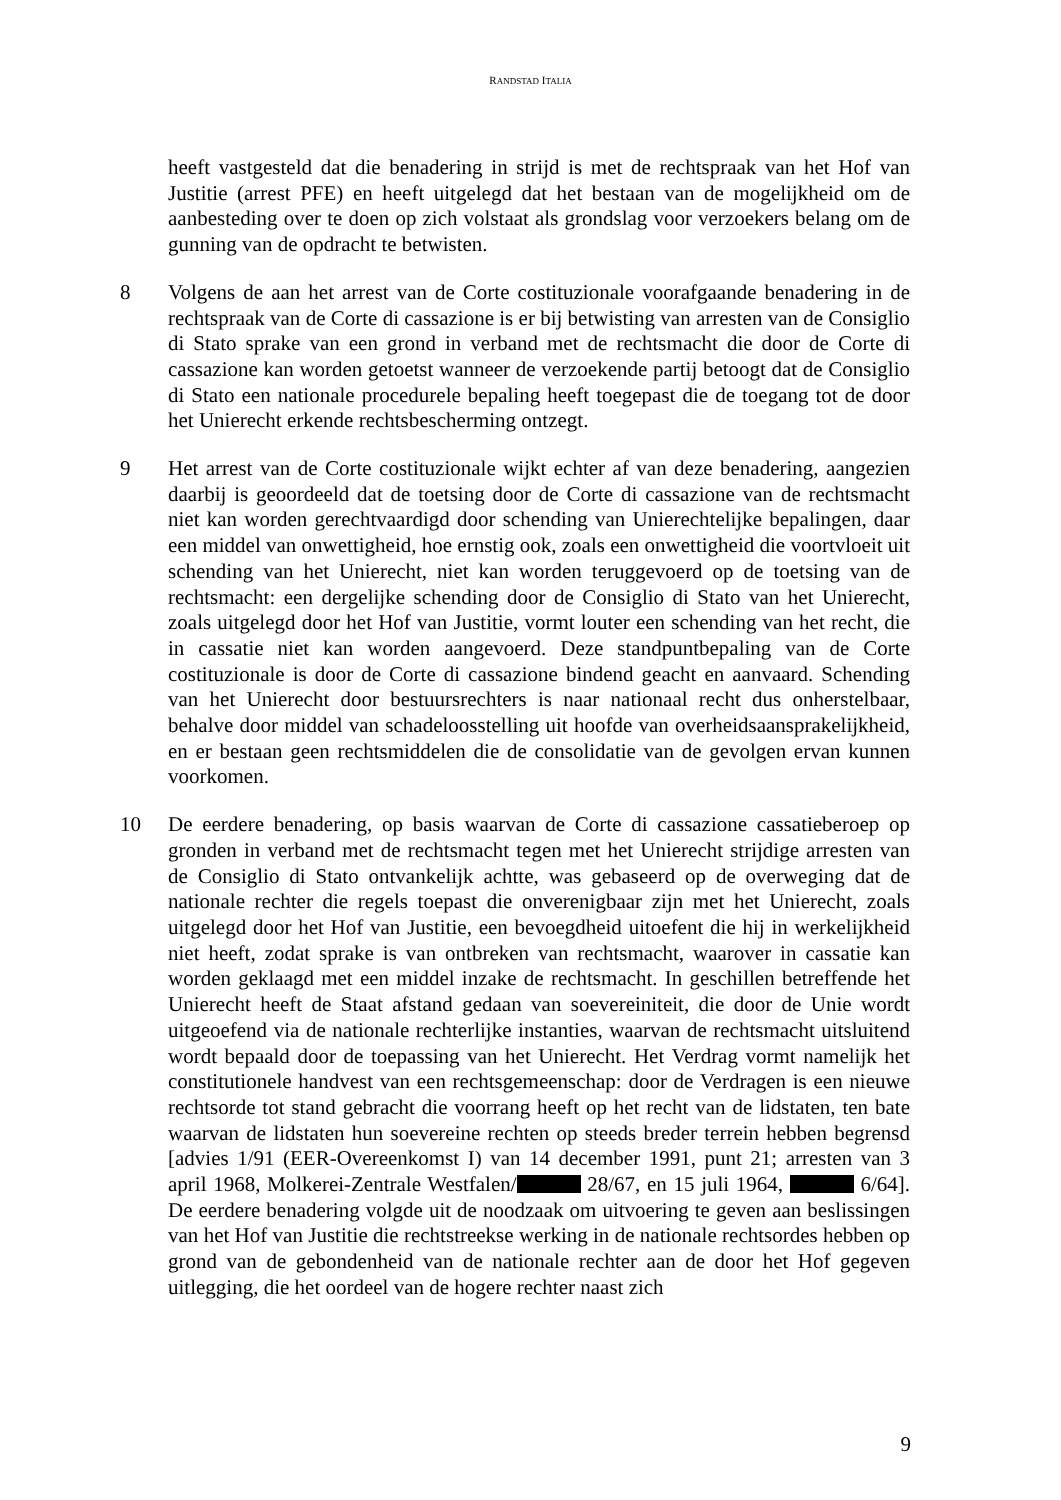RANDSTAD ITALIA
heeft vastgesteld dat die benadering in strijd is met de rechtspraak van het Hof van Justitie (arrest PFE) en heeft uitgelegd dat het bestaan van de mogelijkheid om de aanbesteding over te doen op zich volstaat als grondslag voor verzoekers belang om de gunning van de opdracht te betwisten.
8 Volgens de aan het arrest van de Corte costituzionale voorafgaande benadering in de rechtspraak van de Corte di cassazione is er bij betwisting van arresten van de Consiglio di Stato sprake van een grond in verband met de rechtsmacht die door de Corte di cassazione kan worden getoetst wanneer de verzoekende partij betoogt dat de Consiglio di Stato een nationale procedurele bepaling heeft toegepast die de toegang tot de door het Unierecht erkende rechtsbescherming ontzegt.
9 Het arrest van de Corte costituzionale wijkt echter af van deze benadering, aangezien daarbij is geoordeeld dat de toetsing door de Corte di cassazione van de rechtsmacht niet kan worden gerechtvaardigd door schending van Unierechtelijke bepalingen, daar een middel van onwettigheid, hoe ernstig ook, zoals een onwettigheid die voortvloeit uit schending van het Unierecht, niet kan worden teruggevoerd op de toetsing van de rechtsmacht: een dergelijke schending door de Consiglio di Stato van het Unierecht, zoals uitgelegd door het Hof van Justitie, vormt louter een schending van het recht, die in cassatie niet kan worden aangevoerd. Deze standpuntbepaling van de Corte costituzionale is door de Corte di cassazione bindend geacht en aanvaard. Schending van het Unierecht door bestuursrechters is naar nationaal recht dus onherstelbaar, behalve door middel van schadeloosstelling uit hoofde van overheidsaansprakelijkheid, en er bestaan geen rechtsmiddelen die de consolidatie van de gevolgen ervan kunnen voorkomen.
10 De eerdere benadering, op basis waarvan de Corte di cassazione cassatieberoep op gronden in verband met de rechtsmacht tegen met het Unierecht strijdige arresten van de Consiglio di Stato ontvankelijk achtte, was gebaseerd op de overweging dat de nationale rechter die regels toepast die onverenigbaar zijn met het Unierecht, zoals uitgelegd door het Hof van Justitie, een bevoegdheid uitoefent die hij in werkelijkheid niet heeft, zodat sprake is van ontbreken van rechtsmacht, waarover in cassatie kan worden geklaagd met een middel inzake de rechtsmacht. In geschillen betreffende het Unierecht heeft de Staat afstand gedaan van soevereiniteit, die door de Unie wordt uitgeoefend via de nationale rechterlijke instanties, waarvan de rechtsmacht uitsluitend wordt bepaald door de toepassing van het Unierecht. Het Verdrag vormt namelijk het constitutionele handvest van een rechtsgemeenschap: door de Verdragen is een nieuwe rechtsorde tot stand gebracht die voorrang heeft op het recht van de lidstaten, ten bate waarvan de lidstaten hun soevereine rechten op steeds breder terrein hebben begrensd [advies 1/91 (EER-Overeenkomst I) van 14 december 1991, punt 21; arresten van 3 april 1968, Molkerei-Zentrale Westfalen/ 28/67, en 15 juli 1964, 6/64]. De eerdere benadering volgde uit de noodzaak om uitvoering te geven aan beslissingen van het Hof van Justitie die rechtstreekse werking in de nationale rechtsordes hebben op grond van de gebondenheid van de nationale rechter aan de door het Hof gegeven uitlegging, die het oordeel van de hogere rechter naast zich
9